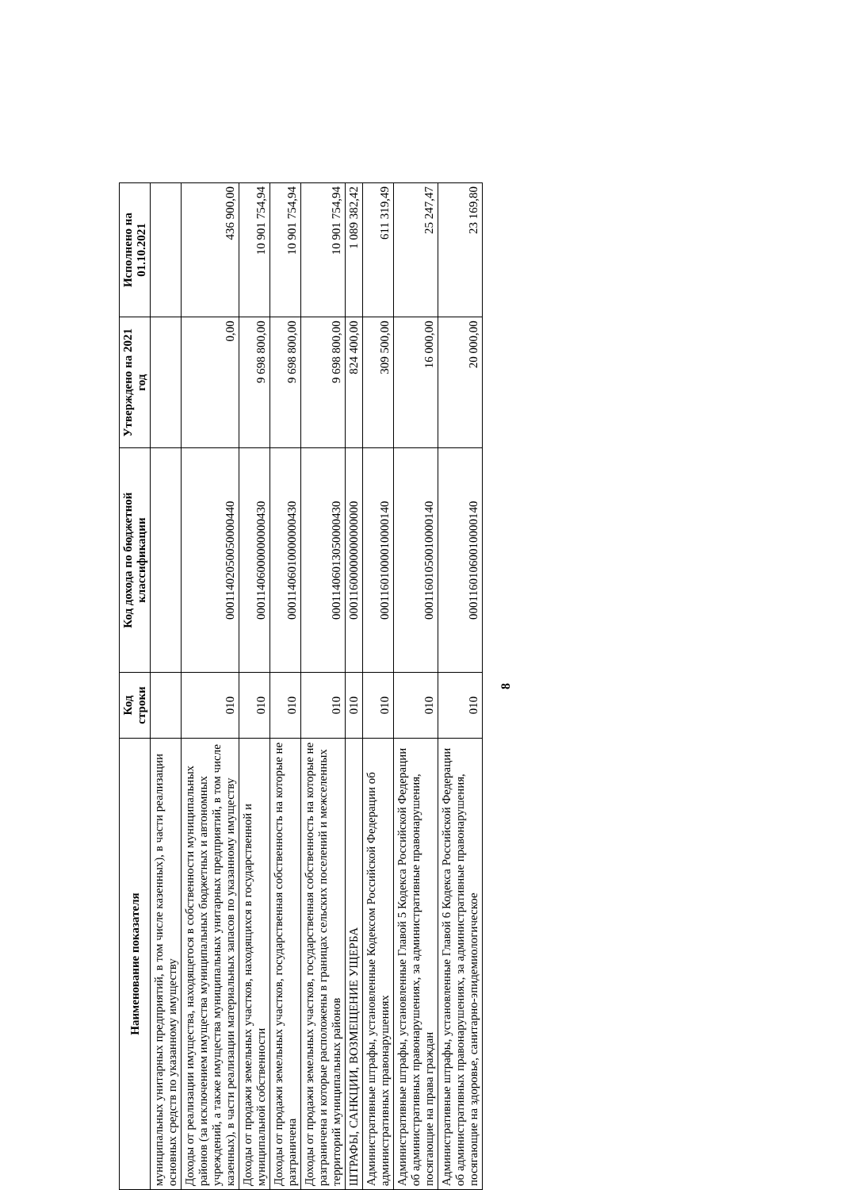| Наименование показателя | Код строки | Код дохода по бюджетной классификации | Утверждено на 2021 год | Исполнено на 01.10.2021 |
| --- | --- | --- | --- | --- |
| муниципальных унитарных предприятий, в том числе казенных), в части реализации основных средств по указанному имуществу | | | | |
| Доходы от реализации имущества, находящегося в собственности муниципальных районов (за исключением имущества муниципальных бюджетных и автономных учреждений, а также имущества муниципальных унитарных предприятий, в том числе казенных), в части реализации материальных запасов по указанному имуществу | 010 | 00011402050050000440 | 0,00 | 436 900,00 |
| Доходы от продажи земельных участков, находящихся в государственной и муниципальной собственности | 010 | 00011406000000000430 | 9 698 800,00 | 10 901 754,94 |
| Доходы от продажи земельных участков, государственная собственность на которые не разграничена | 010 | 00011406010000000430 | 9 698 800,00 | 10 901 754,94 |
| Доходы от продажи земельных участков, государственная собственность на которые не разграничена и которые расположены в границах сельских поселений и межселенных территорий муниципальных районов | 010 | 00011406013050000430 | 9 698 800,00 | 10 901 754,94 |
| ШТРАФЫ, САНКЦИИ, ВОЗМЕЩЕНИЕ УЩЕРБА | 010 | 00011600000000000000 | 824 400,00 | 1 089 382,42 |
| Административные штрафы, установленные Кодексом Российской Федерации об административных правонарушениях | 010 | 00011601000010000140 | 309 500,00 | 611 319,49 |
| Административные штрафы, установленные Главой 5 Кодекса Российской Федерации об административных правонарушениях, за административные правонарушения, посягающие на права граждан | 010 | 00011601050010000140 | 16 000,00 | 25 247,47 |
| Административные штрафы, установленные Главой 6 Кодекса Российской Федерации об административных правонарушениях, за административные правонарушения, посягающие на здоровье, санитарно-эпидемиологическое | 010 | 00011601060010000140 | 20 000,00 | 23 169,80 |
8